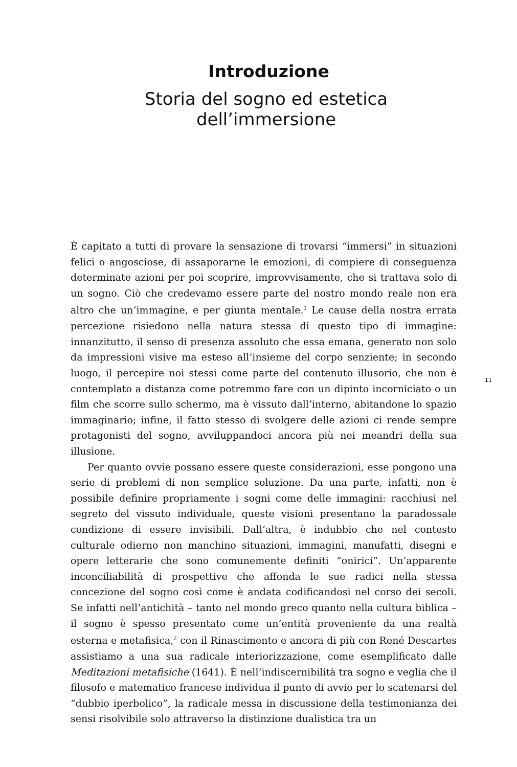Introduzione
Storia del sogno ed estetica dell’immersione
È capitato a tutti di provare la sensazione di trovarsi “immersi” in situazioni felici o angosciose, di assaporarne le emozioni, di compiere di conseguenza determinate azioni per poi scoprire, improvvisamente, che si trattava solo di un sogno. Ciò che credevamo essere parte del nostro mondo reale non era altro che un’immagine, e per giunta mentale.<sup>1</sup> Le cause della nostra errata percezione risiedono nella natura stessa di questo tipo di immagine: innanzitutto, il senso di presenza assoluto che essa emana, generato non solo da impressioni visive ma esteso all’insieme del corpo senziente; in secondo luogo, il percepire noi stessi come parte del contenuto illusorio, che non è contemplato a distanza come potremmo fare con un dipinto incorniciato o un film che scorre sullo schermo, ma è vissuto dall’interno, abitandone lo spazio immaginario; infine, il fatto stesso di svolgere delle azioni ci rende sempre protagonisti del sogno, avviluppandoci ancora più nei meandri della sua illusione.
Per quanto ovvie possano essere queste considerazioni, esse pongono una serie di problemi di non semplice soluzione. Da una parte, infatti, non è possibile definire propriamente i sogni come delle immagini: racchiusi nel segreto del vissuto individuale, queste visioni presentano la paradossale condizione di essere invisibili. Dall’altra, è indubbio che nel contesto culturale odierno non manchino situazioni, immagini, manufatti, disegni e opere letterarie che sono comunemente definiti “onirici”. Un’apparente inconciliabilità di prospettive che affonda le sue radici nella stessa concezione del sogno così come è andata codificandosi nel corso dei secoli. Se infatti nell’antichità – tanto nel mondo greco quanto nella cultura biblica – il sogno è spesso presentato come un’entità proveniente da una realtà esterna e metafisica,<sup>2</sup> con il Rinascimento e ancora di più con René Descartes assistiamo a una sua radicale interiorizzazione, come esemplificato dalle Meditazioni metafisiche (1641). È nell’indiscernibilità tra sogno e veglia che il filosofo e matematico francese individua il punto di avvio per lo scatenarsi del “dubbio iperbolico”, la radicale messa in discussione della testimonianza dei sensi risolvibile solo attraverso la distinzione dualistica tra un
11